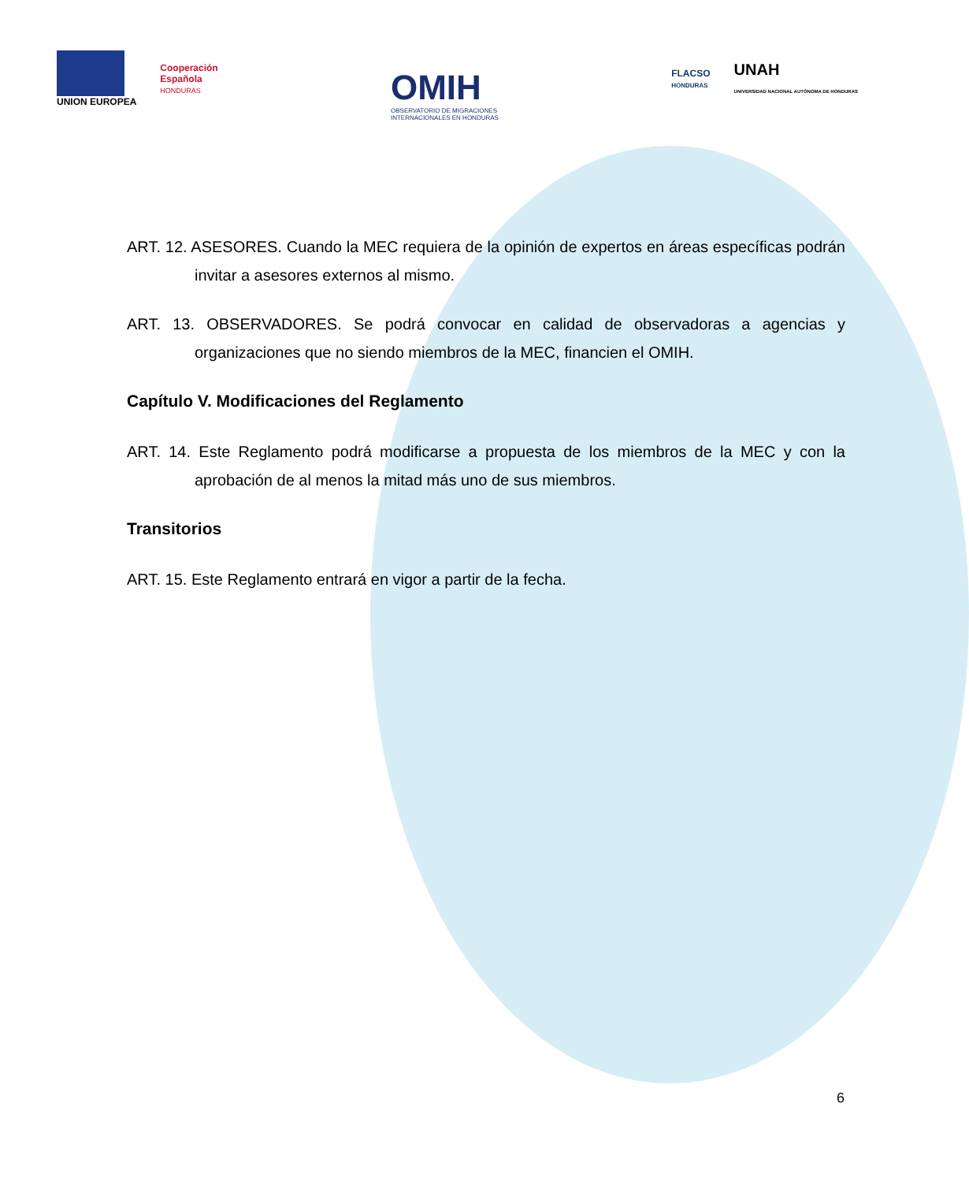UNION EUROPEA
Cooperación
Española
HONDURAS
OMIH
OBSERVATORIO DE MIGRACIONES
INTERNACIONALES EN HONDURAS
FLACSO
HONDURAS
UNAH
UNIVERSIDAD NACIONAL AUTÓNOMA DE HONDURAS
ART. 12. ASESORES. Cuando la MEC requiera de la opinión de expertos en áreas específicas podrán invitar a asesores externos al mismo.
ART. 13. OBSERVADORES. Se podrá convocar en calidad de observadoras a agencias y organizaciones que no siendo miembros de la MEC, financien el OMIH.
Capítulo V. Modificaciones del Reglamento
ART. 14. Este Reglamento podrá modificarse a propuesta de los miembros de la MEC y con la aprobación de al menos la mitad más uno de sus miembros.
Transitorios
ART. 15. Este Reglamento entrará en vigor a partir de la fecha.
6